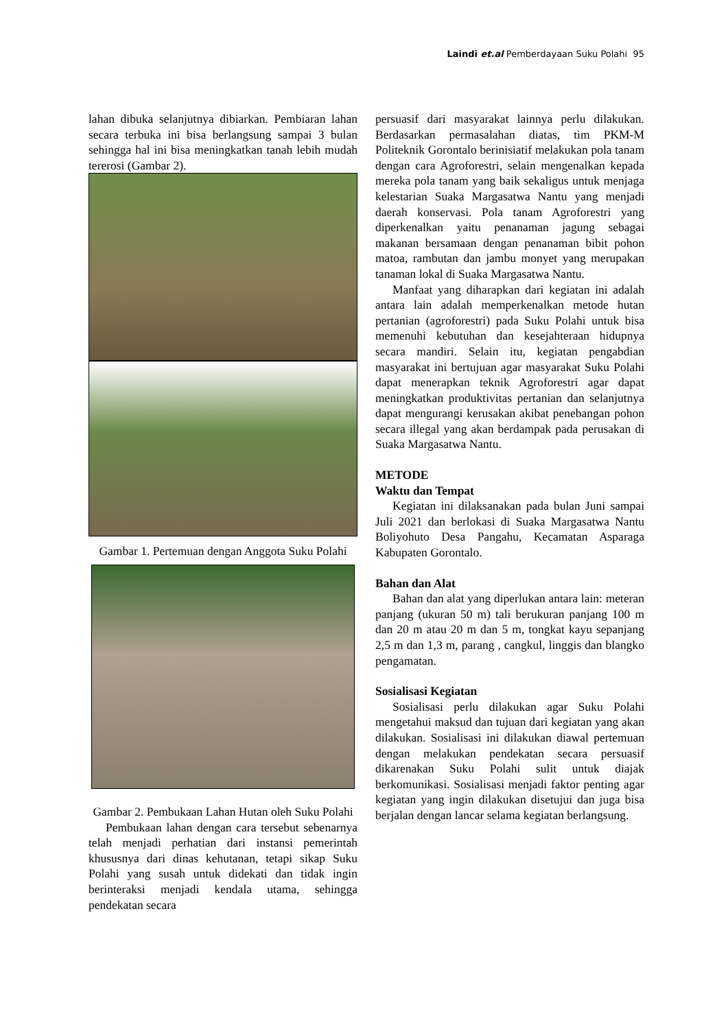Laindi et.al Pemberdayaan Suku Polahi 95
lahan dibuka selanjutnya dibiarkan. Pembiaran lahan secara terbuka ini bisa berlangsung sampai 3 bulan sehingga hal ini bisa meningkatkan tanah lebih mudah tererosi (Gambar 2).
Gambar 1. Pertemuan dengan Anggota Suku Polahi
Gambar 2. Pembukaan Lahan Hutan oleh Suku Polahi
Pembukaan lahan dengan cara tersebut sebenarnya telah menjadi perhatian dari instansi pemerintah khususnya dari dinas kehutanan, tetapi sikap Suku Polahi yang susah untuk didekati dan tidak ingin berinteraksi menjadi kendala utama, sehingga pendekatan secara
persuasif dari masyarakat lainnya perlu dilakukan. Berdasarkan permasalahan diatas, tim PKM-M Politeknik Gorontalo berinisiatif melakukan pola tanam dengan cara Agroforestri, selain mengenalkan kepada mereka pola tanam yang baik sekaligus untuk menjaga kelestarian Suaka Margasatwa Nantu yang menjadi daerah konservasi. Pola tanam Agroforestri yang diperkenalkan yaitu penanaman jagung sebagai makanan bersamaan dengan penanaman bibit pohon matoa, rambutan dan jambu monyet yang merupakan tanaman lokal di Suaka Margasatwa Nantu.
Manfaat yang diharapkan dari kegiatan ini adalah antara lain adalah memperkenalkan metode hutan pertanian (agroforestri) pada Suku Polahi untuk bisa memenuhi kebutuhan dan kesejahteraan hidupnya secara mandiri. Selain itu, kegiatan pengabdian masyarakat ini bertujuan agar masyarakat Suku Polahi dapat menerapkan teknik Agroforestri agar dapat meningkatkan produktivitas pertanian dan selanjutnya dapat mengurangi kerusakan akibat penebangan pohon secara illegal yang akan berdampak pada perusakan di Suaka Margasatwa Nantu.
METODE
Waktu dan Tempat
Kegiatan ini dilaksanakan pada bulan Juni sampai Juli 2021 dan berlokasi di Suaka Margasatwa Nantu Boliyohuto Desa Pangahu, Kecamatan Asparaga Kabupaten Gorontalo.
Bahan dan Alat
Bahan dan alat yang diperlukan antara lain: meteran panjang (ukuran 50 m) tali berukuran panjang 100 m dan 20 m atau 20 m dan 5 m, tongkat kayu sepanjang 2,5 m dan 1,3 m, parang , cangkul, linggis dan blangko pengamatan.
Sosialisasi Kegiatan
Sosialisasi perlu dilakukan agar Suku Polahi mengetahui maksud dan tujuan dari kegiatan yang akan dilakukan. Sosialisasi ini dilakukan diawal pertemuan dengan melakukan pendekatan secara persuasif dikarenakan Suku Polahi sulit untuk diajak berkomunikasi. Sosialisasi menjadi faktor penting agar kegiatan yang ingin dilakukan disetujui dan juga bisa berjalan dengan lancar selama kegiatan berlangsung.